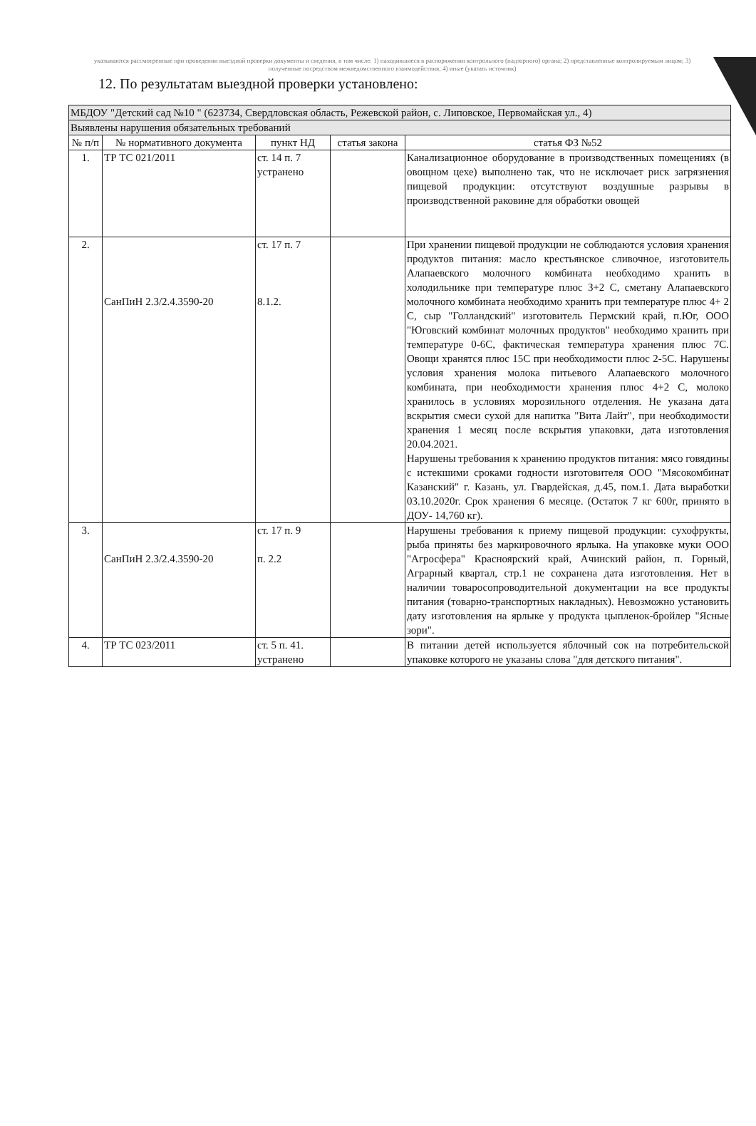указываются рассмотренные при проведении выездной проверки документы и сведения, в том числе: 1) находившиеся в распоряжении контрольного (надзорного) органа; 2) представленные контролируемым лицом; 3) полученные посредством межведомственного взаимодействия; 4) иные (указать источник)
12. По результатам выездной проверки установлено:
| МБДОУ "Детский сад №10 " (623734, Свердловская область, Режевской район, с. Липовское, Первомайская ул., 4) | | | | |
| Выявлены нарушения обязательных требований | | | | |
| № п/п | № нормативного документа | пункт НД | статья закона | статья ФЗ №52 |
| 1. | ТР ТС 021/2011 | ст. 14 п. 7 устранено | | Канализационное оборудование в производственных помещениях (в овощном цехе) выполнено так, что не исключает риск загрязнения пищевой продукции: отсутствуют воздушные разрывы в производственной раковине для обработки овощей |
| 2. | СанПиН 2.3/2.4.3590-20 | ст. 17 п. 7 8.1.2. | | При хранении пищевой продукции не соблюдаются условия хранения продуктов питания: масло крестьянское сливочное, изготовитель Алапаевского молочного комбината необходимо хранить в холодильнике при температуре плюс 3+2 С, сметану Алапаевского молочного комбината необходимо хранить при температуре плюс 4+ 2 С, сыр "Голландский" изготовитель Пермский край, п.Юг, ООО "Юговский комбинат молочных продуктов" необходимо хранить при температуре 0-6С, фактическая температура хранения плюс 7С. Овощи хранятся плюс 15С при необходимости плюс 2-5С. Нарушены условия хранения молока питьевого Алапаевского молочного комбината, при необходимости хранения плюс 4+2 С, молоко хранилось в условиях морозильного отделения. Не указана дата вскрытия смеси сухой для напитка "Вита Лайт", при необходимости хранения 1 месяц после вскрытия упаковки, дата изготовления 20.04.2021. Нарушены требования к хранению продуктов питания: мясо говядины с истекшими сроками годности изготовителя ООО "Мясокомбинат Казанский" г. Казань, ул. Гвардейская, д.45, пом.1. Дата выработки 03.10.2020г. Срок хранения 6 месяце. (Остаток 7 кг 600г, принято в ДОУ- 14,760 кг). |
| 3. | СанПиН 2.3/2.4.3590-20 | ст. 17 п. 9 п. 2.2 | | Нарушены требования к приему пищевой продукции: сухофрукты, рыба приняты без маркировочного ярлыка. На упаковке муки ООО "Агросфера" Красноярский край, Ачинский район, п. Горный, Аграрный квартал, стр.1 не сохранена дата изготовления. Нет в наличии товаросопроводительной документации на все продукты питания (товарно-транспортных накладных). Невозможно установить дату изготовления на ярлыке у продукта цыпленок-бройлер "Ясные зори". |
| 4. | ТР ТС 023/2011 | ст. 5 п. 41. устранено | | В питании детей используется яблочный сок на потребительской упаковке которого не указаны слова "для детского питания". |